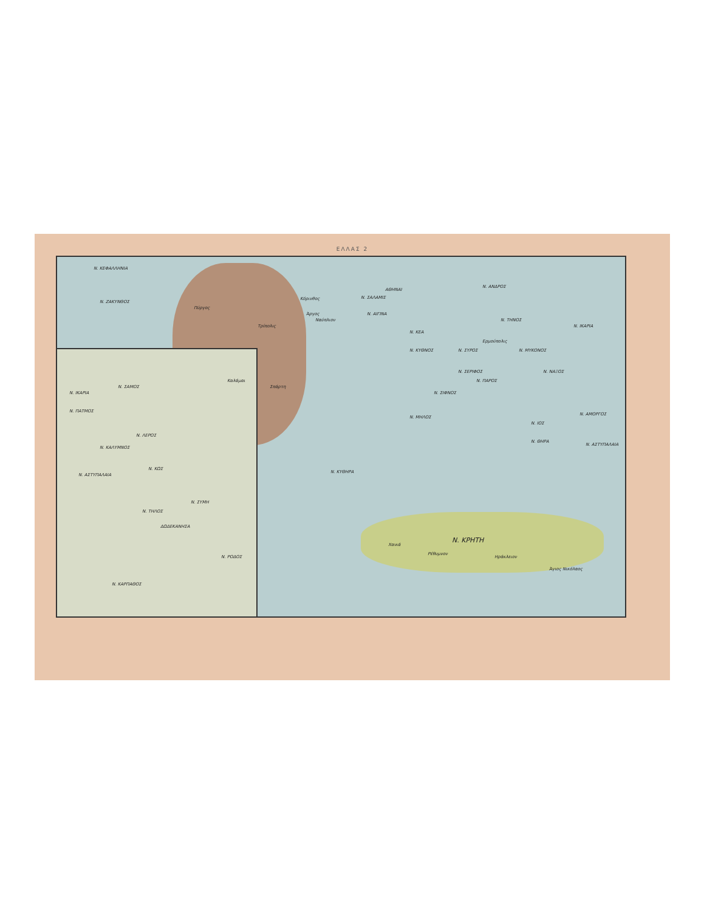ΕΛΛΑΣ 2
Ν. ΚΕΦΑΛΛΗΝΙΑ
Ν. ΖΑΚΥΝΘΟΣ
Πύργος
Τρίπολις
Καλάμαι
Σπάρτη
Κόρινθος
Άργος
Ναύπλιον
ΑΘΗΝΑΙ
Ν. ΣΑΛΑΜΙΣ
Ν. ΑΙΓΙΝΑ
Ν. ΑΝΔΡΟΣ
Ν. ΤΗΝΟΣ
Ν. ΙΚΑΡΙΑ
Ν. ΚΕΑ
Ν. ΚΥΘΝΟΣ Ν. ΣΥΡΟΣ
Ερμούπολις
Ν. ΜΥΚΟΝΟΣ
Ν. ΣΕΡΙΦΟΣ
Ν. ΠΑΡΟΣ
Ν. ΝΑΞΟΣ
Ν. ΣΙΦΝΟΣ
Ν. ΜΗΛΟΣ
Ν. ΙΟΣ
Ν. ΑΜΟΡΓΟΣ
Ν. ΘΗΡΑ
Ν. ΑΣΤΥΠΑΛΑΙΑ
Ν. ΚΥΘΗΡΑ
Ν. ΚΡΗΤΗ
Χανιά
Ρέθυμνον
Ηράκλειον
Άγιος Νικόλαος
Ν. ΙΚΑΡΙΑ
Ν. ΣΑΜΟΣ
Ν. ΠΑΤΜΟΣ
Ν. ΛΕΡΟΣ
Ν. ΚΑΛΥΜΝΟΣ
Ν. ΚΩΣ
Ν. ΑΣΤΥΠΑΛΑΙΑ
Ν. ΣΥΜΗ
Ν. ΤΗΛΟΣ
ΔΩΔΕΚΑΝΗΣΑ
Ν. ΡΟΔΟΣ
Ν. ΚΑΡΠΑΘΟΣ